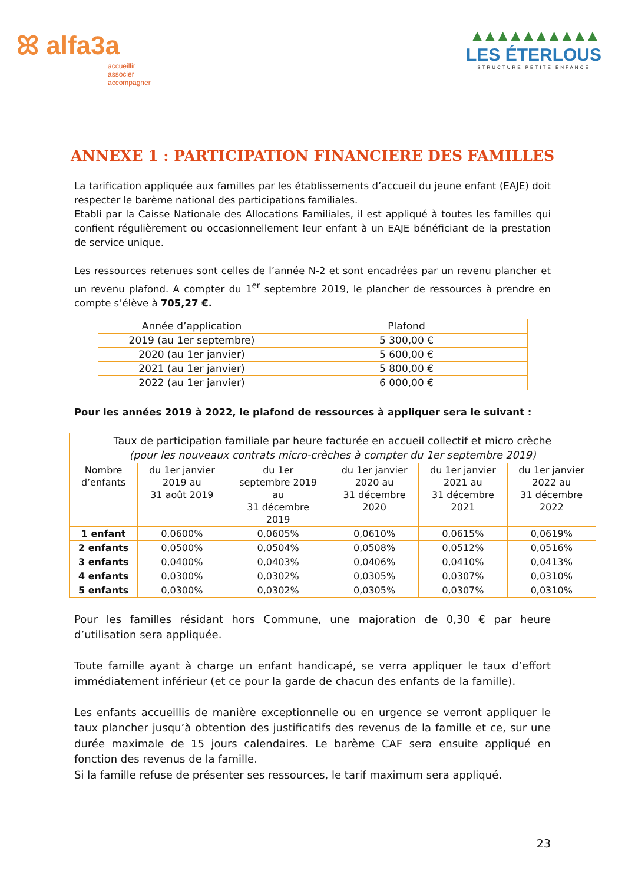ꕤ alfa3a
accueillir
associer
accompagner
▲▲▲▲▲▲▲▲▲▲
LES ÉTERLOUS
STRUCTURE PETITE ENFANCE
ANNEXE 1 : PARTICIPATION FINANCIERE DES FAMILLES
La tarification appliquée aux familles par les établissements d’accueil du jeune enfant (EAJE) doit respecter le barème national des participations familiales.
Etabli par la Caisse Nationale des Allocations Familiales, il est appliqué à toutes les familles qui confient régulièrement ou occasionnellement leur enfant à un EAJE bénéficiant de la prestation de service unique.
Les ressources retenues sont celles de l’année N-2 et sont encadrées par un revenu plancher et un revenu plafond. A compter du 1<sup>er</sup> septembre 2019, le plancher de ressources à prendre en compte s’élève à 705,27 €.
| Année d’application | Plafond |
| --- | --- |
| 2019 (au 1er septembre) | 5 300,00 € |
| 2020 (au 1er janvier) | 5 600,00 € |
| 2021 (au 1er janvier) | 5 800,00 € |
| 2022 (au 1er janvier) | 6 000,00 € |
Pour les années 2019 à 2022, le plafond de ressources à appliquer sera le suivant :
| Taux de participation familiale par heure facturée en accueil collectif et micro crèche (pour les nouveaux contrats micro-crèches à compter du 1er septembre 2019) | | | | | |
| --- | --- | --- | --- | --- | --- |
| Nombre d’enfants | du 1er janvier 2019 au 31 août 2019 | du 1er septembre 2019 au 31 décembre 2019 | du 1er janvier 2020 au 31 décembre 2020 | du 1er janvier 2021 au 31 décembre 2021 | du 1er janvier 2022 au 31 décembre 2022 |
| 1 enfant | 0,0600% | 0,0605% | 0,0610% | 0,0615% | 0,0619% |
| 2 enfants | 0,0500% | 0,0504% | 0,0508% | 0,0512% | 0,0516% |
| 3 enfants | 0,0400% | 0,0403% | 0,0406% | 0,0410% | 0,0413% |
| 4 enfants | 0,0300% | 0,0302% | 0,0305% | 0,0307% | 0,0310% |
| 5 enfants | 0,0300% | 0,0302% | 0,0305% | 0,0307% | 0,0310% |
Pour les familles résidant hors Commune, une majoration de 0,30 € par heure d’utilisation sera appliquée.
Toute famille ayant à charge un enfant handicapé, se verra appliquer le taux d’effort immédiatement inférieur (et ce pour la garde de chacun des enfants de la famille).
Les enfants accueillis de manière exceptionnelle ou en urgence se verront appliquer le taux plancher jusqu’à obtention des justificatifs des revenus de la famille et ce, sur une durée maximale de 15 jours calendaires. Le barème CAF sera ensuite appliqué en fonction des revenus de la famille.
Si la famille refuse de présenter ses ressources, le tarif maximum sera appliqué.
23